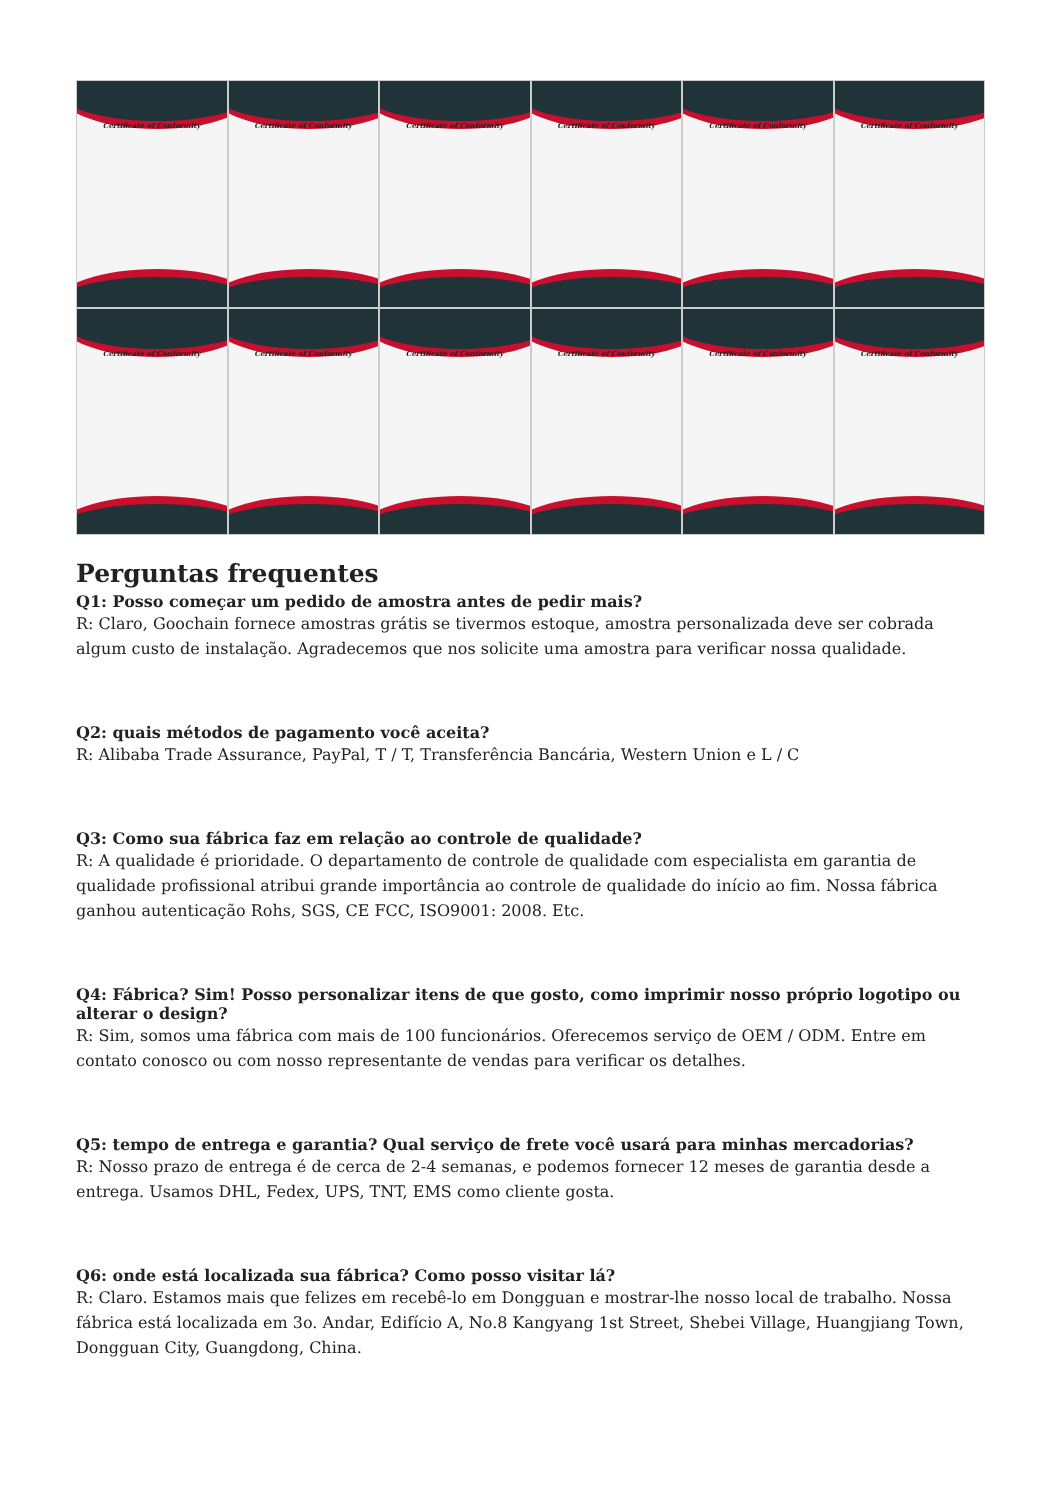Certificate of Conformity
Certificate of Conformity
Certificate of Conformity
Certificate of Conformity
Certificate of Conformity
Certificate of Conformity
Certificate of Conformity
Certificate of Conformity
Certificate of Conformity
Certificate of Conformity
Certificate of Conformity
Certificate of Conformity
Perguntas frequentes
Q1: Posso começar um pedido de amostra antes de pedir mais?
R: Claro, Goochain fornece amostras grátis se tivermos estoque, amostra personalizada deve ser cobrada algum custo de instalação. Agradecemos que nos solicite uma amostra para verificar nossa qualidade.
Q2: quais métodos de pagamento você aceita?
R: Alibaba Trade Assurance, PayPal, T / T, Transferência Bancária, Western Union e L / C
Q3: Como sua fábrica faz em relação ao controle de qualidade?
R: A qualidade é prioridade. O departamento de controle de qualidade com especialista em garantia de qualidade profissional atribui grande importância ao controle de qualidade do início ao fim. Nossa fábrica ganhou autenticação Rohs, SGS, CE FCC, ISO9001: 2008. Etc.
Q4: Fábrica? Sim! Posso personalizar itens de que gosto, como imprimir nosso próprio logotipo ou alterar o design?
R: Sim, somos uma fábrica com mais de 100 funcionários. Oferecemos serviço de OEM / ODM. Entre em contato conosco ou com nosso representante de vendas para verificar os detalhes.
Q5: tempo de entrega e garantia? Qual serviço de frete você usará para minhas mercadorias?
R: Nosso prazo de entrega é de cerca de 2-4 semanas, e podemos fornecer 12 meses de garantia desde a entrega. Usamos DHL, Fedex, UPS, TNT, EMS como cliente gosta.
Q6: onde está localizada sua fábrica? Como posso visitar lá?
R: Claro. Estamos mais que felizes em recebê-lo em Dongguan e mostrar-lhe nosso local de trabalho. Nossa fábrica está localizada em 3o. Andar, Edifício A, No.8 Kangyang 1st Street, Shebei Village, Huangjiang Town, Dongguan City, Guangdong, China.